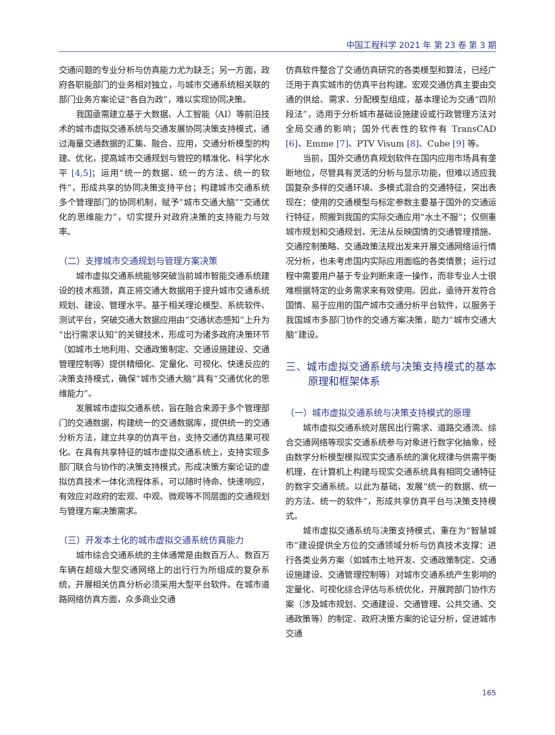中国工程科学 2021 年 第 23 卷 第 3 期
交通问题的专业分析与仿真能力尤为缺乏；另一方面，政府各职能部门的业务相对独立，与城市交通系统相关联的部门业务方案论证“各自为政”，难以实现协同决策。
我国亟需建立基于大数据、人工智能（AI）等前沿技术的城市虚拟交通系统与交通发展协同决策支持模式，通过海量交通数据的汇集、融合、应用，交通分析模型的构建、优化，提高城市交通规划与管控的精准化、科学化水平 [4,5]；运用“统一的数据、统一的方法、统一的软件”，形成共享的协同决策支持平台；构建城市交通系统多个管理部门的协同机制，赋予“城市交通大脑”“交通优化的思维能力”，切实提升对政府决策的支持能力与效率。
（二）支撑城市交通规划与管理方案决策
城市虚拟交通系统能够突破当前城市智能交通系统建设的技术瓶颈，真正将交通大数据用于提升城市交通系统规划、建设、管理水平。基于相关理论模型、系统软件、测试平台，突破交通大数据应用由“交通状态感知”上升为“出行需求认知”的关键技术，形成可为诸多政府决策环节（如城市土地利用、交通政策制定、交通设施建设、交通管理控制等）提供精细化、定量化、可视化、快速反应的决策支持模式，确保“城市交通大脑”具有“交通优化的思维能力”。
发展城市虚拟交通系统，旨在融合来源于多个管理部门的交通数据，构建统一的交通数据库，提供统一的交通分析方法，建立共享的仿真平台，支持交通仿真结果可视化。在具有共享特征的城市虚拟交通系统上，支持实现多部门联合与协作的决策支持模式，形成决策方案论证的虚拟仿真技术一体化流程体系，可以随时待命、快速响应，有效应对政府的宏观、中观、微观等不同层面的交通规划与管理方案决策需求。
（三）开发本土化的城市虚拟交通系统仿真能力
城市综合交通系统的主体通常是由数百万人、数百万车辆在超级大型交通网络上的出行行为所组成的复杂系统，开展相关仿真分析必须采用大型平台软件。在城市道路网络仿真方面，众多商业交通
仿真软件整合了交通仿真研究的各类模型和算法，已经广泛用于真实城市的仿真平台构建。宏观交通仿真主要由交通的供给、需求、分配模型组成，基本理论为交通“四阶段法”，适用于分析城市基础设施建设或行政管理方法对全局交通的影响；国外代表性的软件有 TransCAD [6]、Emme [7]、PTV Visum [8]、Cube [9] 等。
当前，国外交通仿真规划软件在国内应用市场具有垄断地位，尽管具有灵活的分析与显示功能，但难以适应我国复杂多样的交通环境、多模式混合的交通特征，突出表现在：使用的交通模型与标定参数主要基于国外的交通运行特征，照搬到我国的实际交通应用“水土不服”；仅侧重城市规划和交通规划，无法从反映国情的交通管理措施、交通控制策略、交通政策法规出发来开展交通网络运行情况分析，也未考虑国内实际应用面临的各类情景；运行过程中需要用户基于专业判断来逐一操作，而非专业人士很难根据特定的业务需求来有效使用。因此，亟待开发符合国情、易于应用的国产城市交通分析平台软件，以服务于我国城市多部门协作的交通方案决策，助力“城市交通大脑”建设。
三、城市虚拟交通系统与决策支持模式的基本原理和框架体系
（一）城市虚拟交通系统与决策支持模式的原理
城市虚拟交通系统对居民出行需求、道路交通流、综合交通网络等现实交通系统参与对象进行数字化抽象，经由数学分析模型模拟现实交通系统的演化规律与供需平衡机理，在计算机上构建与现实交通系统具有相同交通特征的数字交通系统。以此为基础，发展“统一的数据、统一的方法、统一的软件”，形成共享仿真平台与决策支持模式。
城市虚拟交通系统与决策支持模式，重在为“智慧城市”建设提供全方位的交通领域分析与仿真技术支撑：进行各类业务方案（如城市土地开发、交通政策制定、交通设施建设、交通管理控制等）对城市交通系统产生影响的定量化、可视化综合评估与系统优化，开展跨部门协作方案（涉及城市规划、交通建设、交通管理、公共交通、交通政策等）的制定、政府决策方案的论证分析，促进城市交通
165